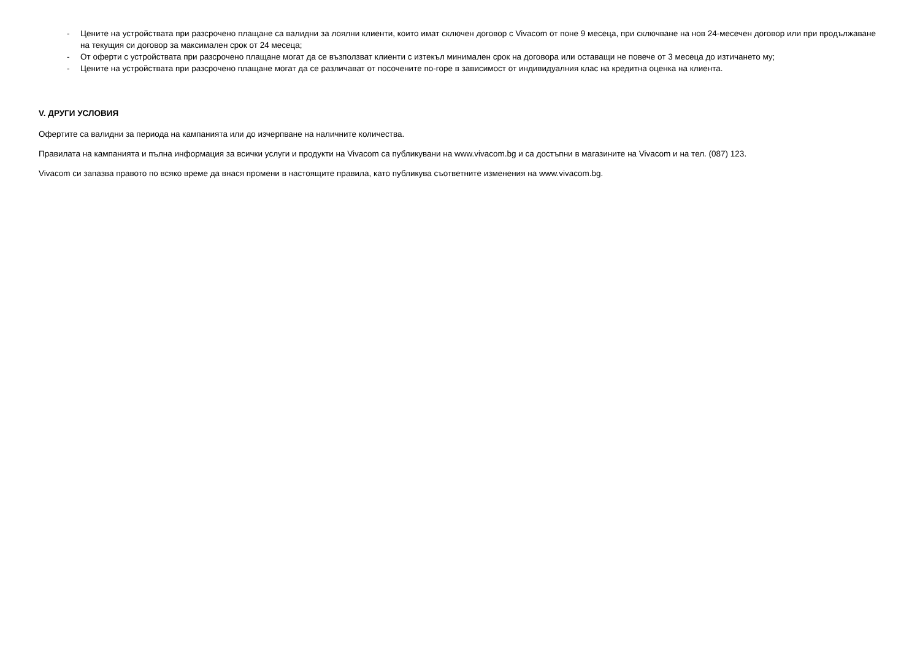- Цените на устройствата при разсрочено плащане са валидни за лоялни клиенти, които имат сключен договор с Vivacom от поне 9 месеца, при сключване на нов 24-месечен договор или при продължаване на текущия си договор за максимален срок от 24 месеца;
- От оферти с устройствата при разсрочено плащане могат да се възползват клиенти с изтекъл минимален срок на договора или оставащи не повече от 3 месеца до изтичането му;
- Цените на устройствата при разсрочено плащане могат да се различават от посочените по-горе в зависимост от индивидуалния клас на кредитна оценка на клиента.
V. ДРУГИ УСЛОВИЯ
Офертите са валидни за периода на кампанията или до изчерпване на наличните количества.
Правилата на кампанията и пълна информация за всички услуги и продукти на Vivacom са публикувани на www.vivacom.bg и са достъпни в магазините на Vivacom и на тел. (087) 123.
Vivacom си запазва правото по всяко време да внася промени в настоящите правила, като публикува съответните изменения на www.vivacom.bg.